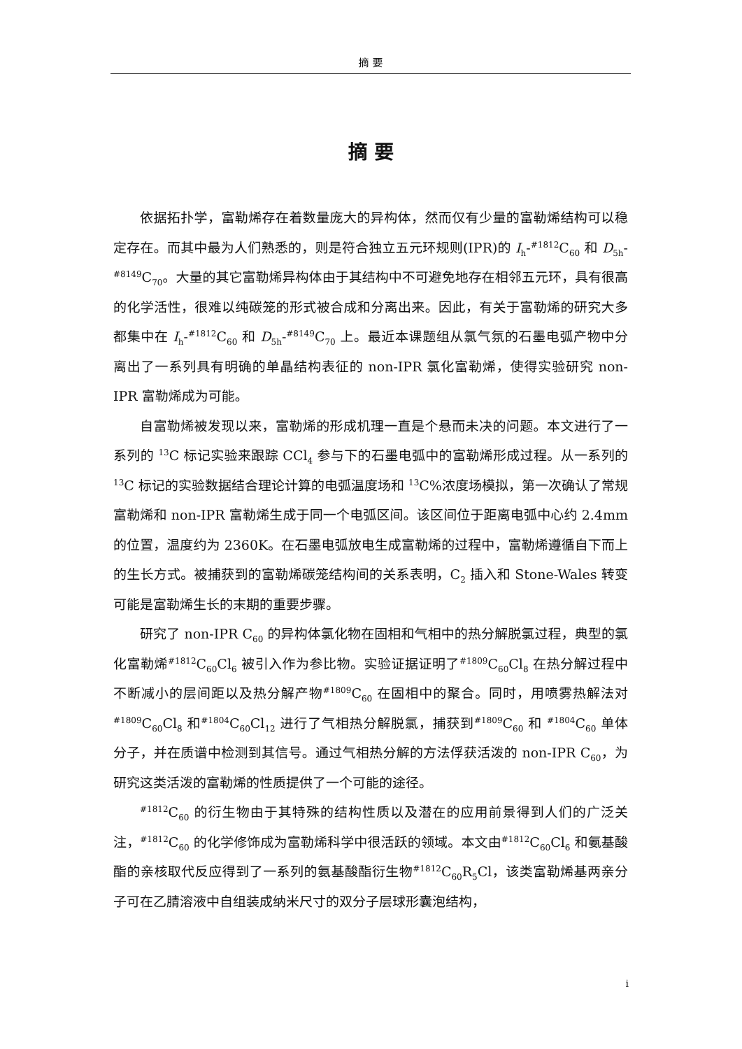摘 要
摘 要
依据拓扑学，富勒烯存在着数量庞大的异构体，然而仅有少量的富勒烯结构可以稳定存在。而其中最为人们熟悉的，则是符合独立五元环规则(IPR)的 I<sub>h</sub>-<sup>#1812</sup>C<sub>60</sub> 和 D<sub>5h</sub>-<sup>#8149</sup>C<sub>70</sub>。大量的其它富勒烯异构体由于其结构中不可避免地存在相邻五元环，具有很高的化学活性，很难以纯碳笼的形式被合成和分离出来。因此，有关于富勒烯的研究大多都集中在 I<sub>h</sub>-<sup>#1812</sup>C<sub>60</sub> 和 D<sub>5h</sub>-<sup>#8149</sup>C<sub>70</sub> 上。最近本课题组从氯气氛的石墨电弧产物中分离出了一系列具有明确的单晶结构表征的 non-IPR 氯化富勒烯，使得实验研究 non-IPR 富勒烯成为可能。
自富勒烯被发现以来，富勒烯的形成机理一直是个悬而未决的问题。本文进行了一系列的 <sup>13</sup>C 标记实验来跟踪 CCl<sub>4</sub> 参与下的石墨电弧中的富勒烯形成过程。从一系列的 <sup>13</sup>C 标记的实验数据结合理论计算的电弧温度场和 <sup>13</sup>C%浓度场模拟，第一次确认了常规富勒烯和 non-IPR 富勒烯生成于同一个电弧区间。该区间位于距离电弧中心约 2.4mm 的位置，温度约为 2360K。在石墨电弧放电生成富勒烯的过程中，富勒烯遵循自下而上的生长方式。被捕获到的富勒烯碳笼结构间的关系表明，C<sub>2</sub> 插入和 Stone-Wales 转变可能是富勒烯生长的末期的重要步骤。
研究了 non-IPR C<sub>60</sub> 的异构体氯化物在固相和气相中的热分解脱氯过程，典型的氯化富勒烯<sup>#1812</sup>C<sub>60</sub>Cl<sub>6</sub> 被引入作为参比物。实验证据证明了<sup>#1809</sup>C<sub>60</sub>Cl<sub>8</sub> 在热分解过程中不断减小的层间距以及热分解产物<sup>#1809</sup>C<sub>60</sub> 在固相中的聚合。同时，用喷雾热解法对<sup>#1809</sup>C<sub>60</sub>Cl<sub>8</sub> 和<sup>#1804</sup>C<sub>60</sub>Cl<sub>12</sub> 进行了气相热分解脱氯，捕获到<sup>#1809</sup>C<sub>60</sub> 和 <sup>#1804</sup>C<sub>60</sub> 单体分子，并在质谱中检测到其信号。通过气相热分解的方法俘获活泼的 non-IPR C<sub>60</sub>，为研究这类活泼的富勒烯的性质提供了一个可能的途径。
<sup>#1812</sup>C<sub>60</sub> 的衍生物由于其特殊的结构性质以及潜在的应用前景得到人们的广泛关注，<sup>#1812</sup>C<sub>60</sub> 的化学修饰成为富勒烯科学中很活跃的领域。本文由<sup>#1812</sup>C<sub>60</sub>Cl<sub>6</sub> 和氨基酸酯的亲核取代反应得到了一系列的氨基酸酯衍生物<sup>#1812</sup>C<sub>60</sub>R<sub>5</sub>Cl，该类富勒烯基两亲分子可在乙腈溶液中自组装成纳米尺寸的双分子层球形囊泡结构，
i